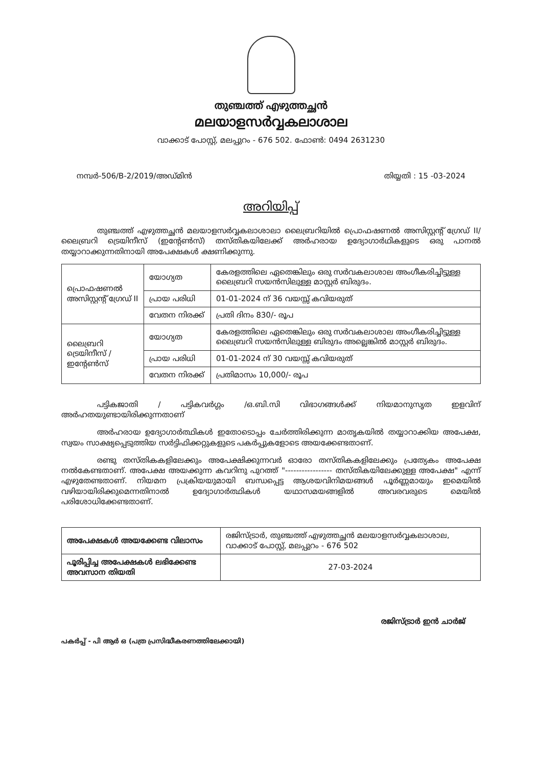തുഞ്ചത്ത് എഴുത്തച്ഛൻ
മലയാളസർവ്വകലാശാല
വാക്കാട് പോസ്റ്റ്, മലപ്പുറം - 676 502. ഫോൺ: 0494 2631230
നമ്പർ-506/B-2/2019/അഡ്മിൻ തിയ്യതി : 15 -03-2024
അറിയിപ്പ്
തുഞ്ചത്ത് എഴുത്തച്ഛൻ മലയാളസർവ്വകലാശാലാ ലൈബ്രറിയിൽ പ്രൊഫഷണൽ അസിസ്റ്റന്റ് ഗ്രേഡ് II/ ലൈബ്രറി ട്രെയിനീസ് (ഇന്റേൺസ്) തസ്തികയിലേക്ക് അർഹരായ ഉദ്യോഗാർഥികളുടെ ഒരു പാനൽ തയ്യാറാക്കുന്നതിനായി അപേക്ഷകൾ ക്ഷണിക്കുന്നു.
| പ്രൊഫഷണൽ അസിസ്റ്റന്റ് ഗ്രേഡ് II | യോഗ്യത | കേരളത്തിലെ ഏതെങ്കിലും ഒരു സർവകലാശാല അംഗീകരിച്ചിട്ടുള്ള ലൈബ്രറി സയൻസിലുള്ള മാസ്റ്റർ ബിരുദം. |
| | പ്രായ പരിധി | 01-01-2024 ന് 36 വയസ്സ് കവിയരുത് |
| | വേതന നിരക്ക് | പ്രതി ദിനം 830/- രൂപ |
| ലൈബ്രറി ട്രെയിനീസ് /ഇന്റേൺസ് | യോഗ്യത | കേരളത്തിലെ ഏതെങ്കിലും ഒരു സർവകലാശാല അംഗീകരിച്ചിട്ടുള്ള ലൈബ്രറി സയൻസിലുള്ള ബിരുദം അല്ലെങ്കിൽ മാസ്റ്റർ ബിരുദം. |
| | പ്രായ പരിധി | 01-01-2024 ന് 30 വയസ്സ് കവിയരുത് |
| | വേതന നിരക്ക് | പ്രതിമാസം 10,000/- രൂപ |
പട്ടികജാതി / പട്ടികവർഗ്ഗം /ഒ.ബി.സി വിഭാഗങ്ങൾക്ക് നിയമാനുസൃത ഇളവിന് അർഹതയുണ്ടായിരിക്കുന്നതാണ്
അർഹരായ ഉദ്യോഗാർത്ഥികൾ ഇതോടൊപ്പം ചേർത്തിരിക്കുന്ന മാതൃകയിൽ തയ്യാറാക്കിയ അപേക്ഷ, സ്വയം സാക്ഷ്യപ്പെടുത്തിയ സർട്ടിഫിക്കറ്റുകളുടെ പകർപ്പുകളോടെ അയക്കേണ്ടതാണ്.
രണ്ടു തസ്തികകളിലേക്കും അപേക്ഷിക്കുന്നവർ ഓരോ തസ്തികകളിലേക്കും പ്രത്യേകം അപേക്ഷ നൽകേണ്ടതാണ്. അപേക്ഷ അയക്കുന്ന കവറിനു പുറത്ത് "----------------- തസ്തികയിലേക്കുള്ള അപേക്ഷ" എന്ന് എഴുതേണ്ടതാണ്. നിയമന പ്രക്രിയയുമായി ബന്ധപ്പെട്ട ആശയവിനിമയങ്ങൾ പൂർണ്ണമായും ഇമെയിൽ വഴിയായിരിക്കുമെന്നതിനാൽ ഉദ്യോഗാർത്ഥികൾ യഥാസമയങ്ങളിൽ അവരവരുടെ മെയിൽ പരിശോധിക്കേണ്ടതാണ്.
| അപേക്ഷകൾ അയക്കേണ്ട വിലാസം | രജിസ്ട്രാർ, തുഞ്ചത്ത് എഴുത്തച്ഛൻ മലയാളസർവ്വകലാശാല, വാക്കാട് പോസ്റ്റ്, മലപ്പുറം - 676 502 |
| പൂരിപ്പിച്ച അപേക്ഷകൾ ലഭിക്കേണ്ട അവസാന തിയതി | 27-03-2024 |
രജിസ്ട്രാർ ഇൻ ചാർജ്
പകർപ്പ് - പി ആർ ഒ (പത്ര പ്രസിദ്ധീകരണത്തിലേക്കായി)